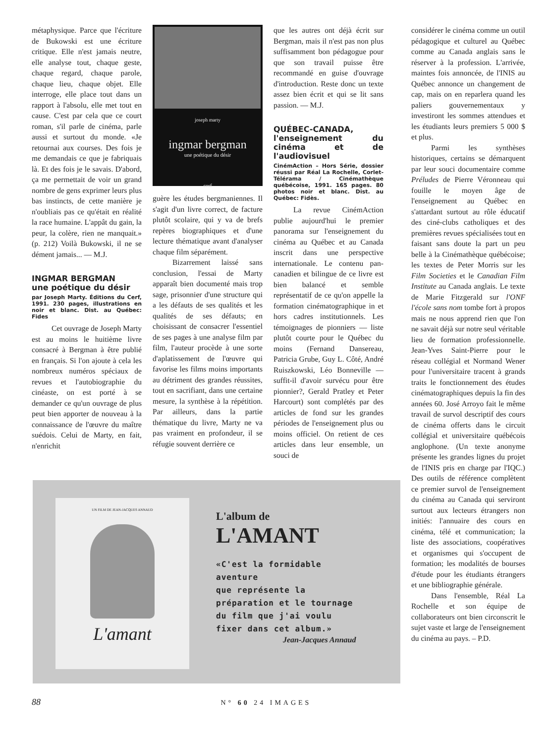métaphysique. Parce que l'écriture de Bukowski est une écriture critique. Elle n'est jamais neutre, elle analyse tout, chaque geste, chaque regard, chaque parole, chaque lieu, chaque objet. Elle interroge, elle place tout dans un rapport à l'absolu, elle met tout en cause. C'est par cela que ce court roman, s'il parle de cinéma, parle aussi et surtout du monde. «Je retournai aux courses. Des fois je me demandais ce que je fabriquais là. Et des fois je le savais. D'abord, ça me permettait de voir un grand nombre de gens exprimer leurs plus bas instincts, de cette manière je n'oubliais pas ce qu'était en réalité la race humaine. L'appât du gain, la peur, la colère, rien ne manquait.» (p. 212) Voilà Bukowski, il ne se dément jamais... — M.J.
INGMAR BERGMAN
une poétique du désir
par Joseph Marty. Éditions du Cerf, 1991. 230 pages, illustrations en noir et blanc. Dist. au Québec: Fides
Cet ouvrage de Joseph Marty est au moins le huitième livre consacré à Bergman à être publié en français. Si l'on ajoute à cela les nombreux numéros spéciaux de revues et l'autobiographie du cinéaste, on est porté à se demander ce qu'un ouvrage de plus peut bien apporter de nouveau à la connaissance de l'œuvre du maître suédois. Celui de Marty, en fait, n'enrichit
joseph marty
ingmar bergman
une poétique du désir
cerf
guère les études bergmaniennes. Il s'agit d'un livre correct, de facture plutôt scolaire, qui y va de brefs repères biographiques et d'une lecture thématique avant d'analyser chaque film séparément.
Bizarrement laissé sans conclusion, l'essai de Marty apparaît bien documenté mais trop sage, prisonnier d'une structure qui a les défauts de ses qualités et les qualités de ses défauts; en choisissant de consacrer l'essentiel de ses pages à une analyse film par film, l'auteur procède à une sorte d'aplatissement de l'œuvre qui favorise les films moins importants au détriment des grandes réussites, tout en sacrifiant, dans une certaine mesure, la synthèse à la répétition. Par ailleurs, dans la partie thématique du livre, Marty ne va pas vraiment en profondeur, il se réfugie souvent derrière ce
que les autres ont déjà écrit sur Bergman, mais il n'est pas non plus suffisamment bon pédagogue pour que son travail puisse être recommandé en guise d'ouvrage d'introduction. Reste donc un texte assez bien écrit et qui se lit sans passion. — M.J.
QUÉBEC-CANADA, l'enseignement du cinéma et de l'audiovisuel
CinémAction – Hors Série, dossier réussi par Réal La Rochelle, Corlet-Télérama / Cinémathèque québécoise, 1991. 165 pages. 80 photos noir et blanc. Dist. au Québec: Fidès.
La revue CinémAction publie aujourd'hui le premier panorama sur l'enseignement du cinéma au Québec et au Canada inscrit dans une perspective internationale. Le contenu pan-canadien et bilingue de ce livre est bien balancé et semble représentatif de ce qu'on appelle la formation cinématographique in et hors cadres institutionnels. Les témoignages de pionniers — liste plutôt courte pour le Québec du moins (Fernand Dansereau, Patricia Grube, Guy L. Côté, André Ruiszkowski, Léo Bonneville — suffit-il d'avoir survécu pour être pionnier?, Gerald Pratley et Peter Harcourt) sont complétés par des articles de fond sur les grandes périodes de l'enseignement plus ou moins officiel. On retient de ces articles dans leur ensemble, un souci de
considérer le cinéma comme un outil pédagogique et culturel au Québec comme au Canada anglais sans le réserver à la profession. L'arrivée, maintes fois annoncée, de l'INIS au Québec annonce un changement de cap, mais on en reparlera quand les paliers gouvernementaux y investiront les sommes attendues et les étudiants leurs premiers 5 000 $ et plus.
Parmi les synthèses historiques, certains se démarquent par leur souci documentaire comme Préludes de Pierre Véronneau qui fouille le moyen âge de l'enseignement au Québec en s'attardant surtout au rôle éducatif des ciné-clubs catholiques et des premières revues spécialisées tout en faisant sans doute la part un peu belle à la Cinémathèque québécoise; les textes de Peter Morris sur les Film Societies et le Canadian Film Institute au Canada anglais. Le texte de Marie Fitzgerald sur l'ONF l'école sans nom tombe fort à propos mais ne nous apprend rien que l'on ne savait déjà sur notre seul véritable lieu de formation professionnelle. Jean-Yves Saint-Pierre pour le réseau collégial et Normand Wener pour l'universitaire tracent à grands traits le fonctionnement des études cinématographiques depuis la fin des années 60. José Arroyo fait le même travail de survol descriptif des cours de cinéma offerts dans le circuit collégial et universitaire québécois anglophone. (Un texte anonyme présente les grandes lignes du projet de l'INIS pris en charge par l'IQC.) Des outils de référence complètent ce premier survol de l'enseignement du cinéma au Canada qui serviront surtout aux lecteurs étrangers non initiés: l'annuaire des cours en cinéma, télé et communication; la liste des associations, coopératives et organismes qui s'occupent de formation; les modalités de bourses d'étude pour les étudiants étrangers et une bibliographie générale.
Dans l'ensemble, Réal La Rochelle et son équipe de collaborateurs ont bien circonscrit le sujet vaste et large de l'enseignement du cinéma au pays. – P.D.
UN FILM DE JEAN-JACQUES ANNAUD
L'amant
L'album de
L'AMANT
«C'est la formidable
aventure
que représente la
préparation et le tournage
du film que j'ai voulu
fixer dans cet album.»
Jean-Jacques Annaud
88 N° 60 24 IMAGES